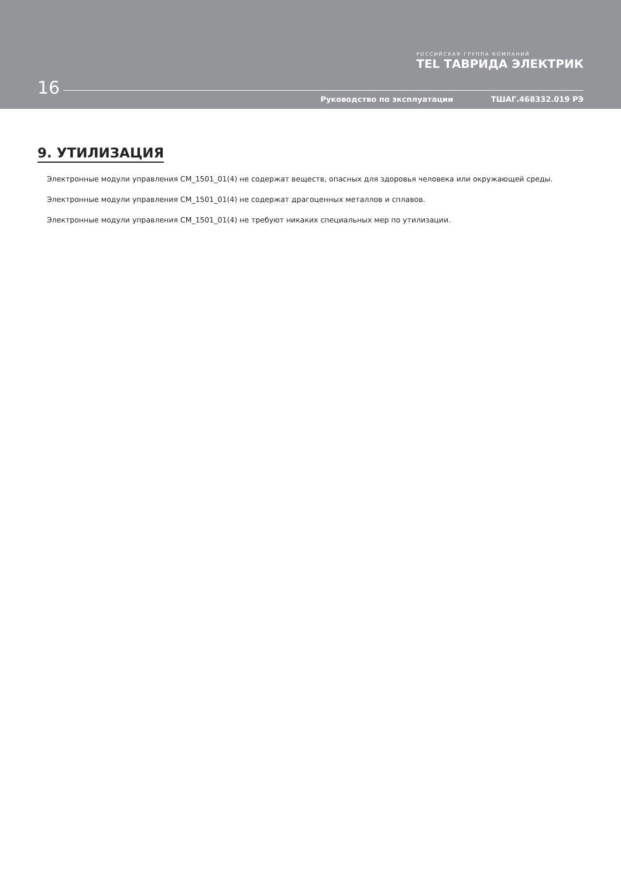РОССИЙСКАЯ ГРУППА КОМПАНИЙ
TEL ТАВРИДА ЭЛЕКТРИК
16
Руководство по эксплуатации ТШАГ.468332.019 РЭ
9. УТИЛИЗАЦИЯ
Электронные модули управления CM_1501_01(4) не содержат веществ, опасных для здоровья человека или окружающей среды.
Электронные модули управления CM_1501_01(4) не содержат драгоценных металлов и сплавов.
Электронные модули управления CM_1501_01(4) не требуют никаких специальных мер по утилизации.